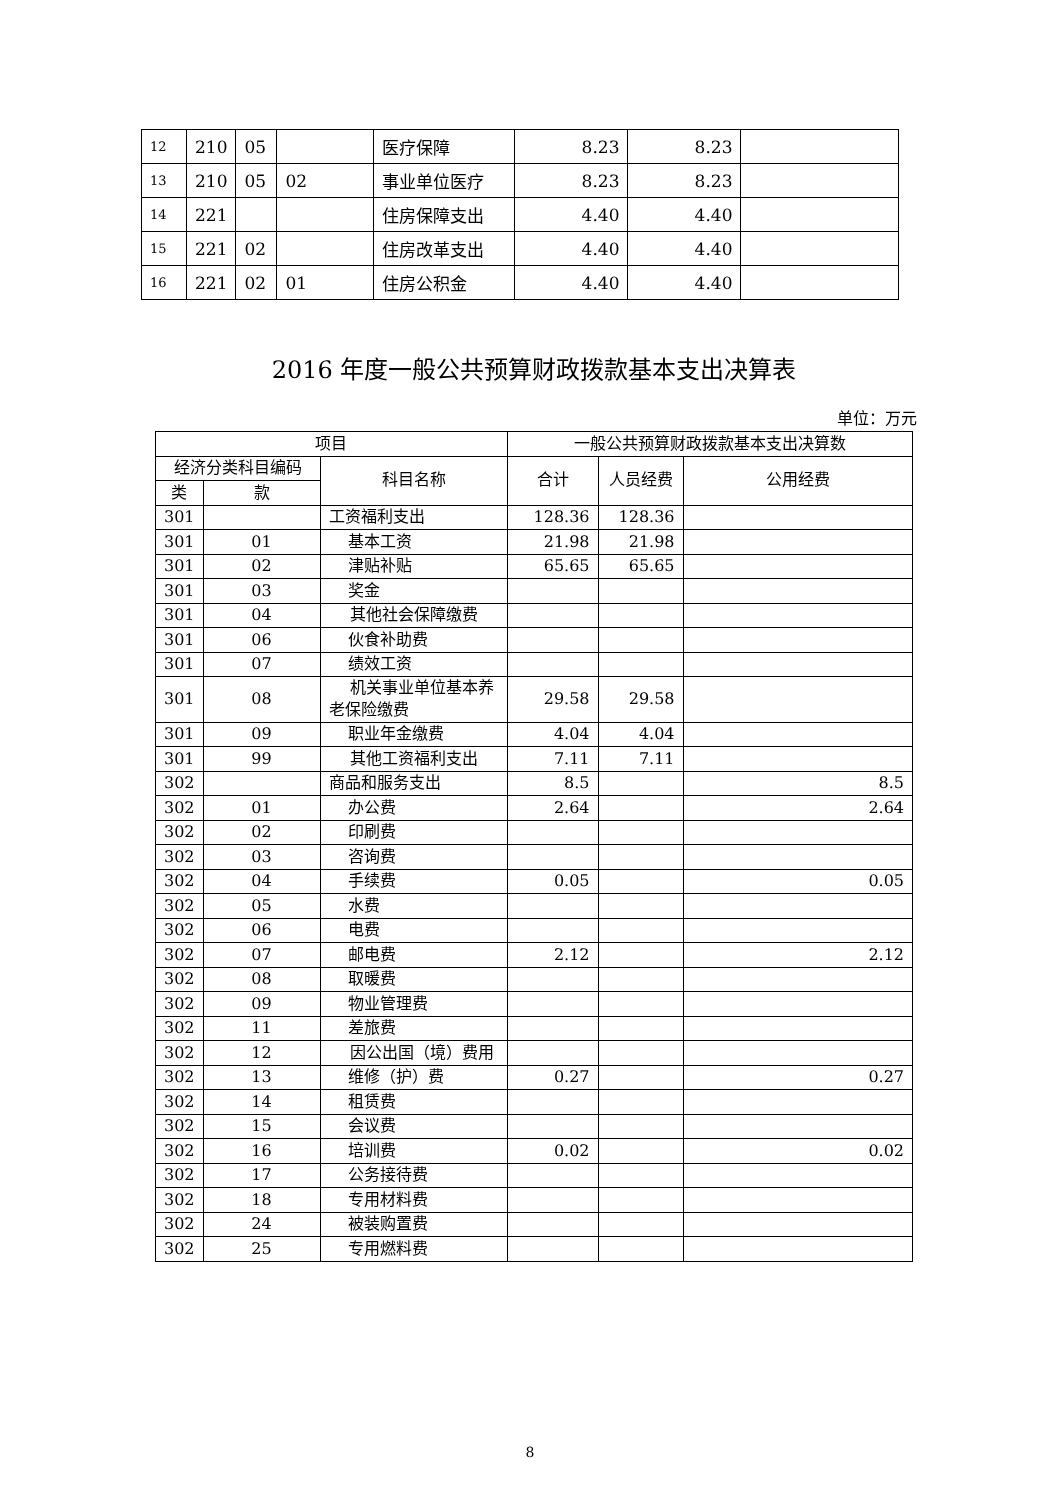| 12 | 210 | 05 | | 医疗保障 | 8.23 | 8.23 | |
| 13 | 210 | 05 | 02 | 事业单位医疗 | 8.23 | 8.23 | |
| 14 | 221 | | | 住房保障支出 | 4.40 | 4.40 | |
| 15 | 221 | 02 | | 住房改革支出 | 4.40 | 4.40 | |
| 16 | 221 | 02 | 01 | 住房公积金 | 4.40 | 4.40 | |
2016 年度一般公共预算财政拨款基本支出决算表
单位：万元
| 项目 | | | 一般公共预算财政拨款基本支出决算数 | | |
| --- | --- | --- | --- | --- | --- |
| 经济分类科目编码 | | 科目名称 | 合计 | 人员经费 | 公用经费 |
| 类 | 款 | | | | |
| 301 | | 工资福利支出 | 128.36 | 128.36 | |
| 301 | 01 | 基本工资 | 21.98 | 21.98 | |
| 301 | 02 | 津贴补贴 | 65.65 | 65.65 | |
| 301 | 03 | 奖金 | | | |
| 301 | 04 | 其他社会保障缴费 | | | |
| 301 | 06 | 伙食补助费 | | | |
| 301 | 07 | 绩效工资 | | | |
| 301 | 08 | 机关事业单位基本养老保险缴费 | 29.58 | 29.58 | |
| 301 | 09 | 职业年金缴费 | 4.04 | 4.04 | |
| 301 | 99 | 其他工资福利支出 | 7.11 | 7.11 | |
| 302 | | 商品和服务支出 | 8.5 | | 8.5 |
| 302 | 01 | 办公费 | 2.64 | | 2.64 |
| 302 | 02 | 印刷费 | | | |
| 302 | 03 | 咨询费 | | | |
| 302 | 04 | 手续费 | 0.05 | | 0.05 |
| 302 | 05 | 水费 | | | |
| 302 | 06 | 电费 | | | |
| 302 | 07 | 邮电费 | 2.12 | | 2.12 |
| 302 | 08 | 取暖费 | | | |
| 302 | 09 | 物业管理费 | | | |
| 302 | 11 | 差旅费 | | | |
| 302 | 12 | 因公出国（境）费用 | | | |
| 302 | 13 | 维修（护）费 | 0.27 | | 0.27 |
| 302 | 14 | 租赁费 | | | |
| 302 | 15 | 会议费 | | | |
| 302 | 16 | 培训费 | 0.02 | | 0.02 |
| 302 | 17 | 公务接待费 | | | |
| 302 | 18 | 专用材料费 | | | |
| 302 | 24 | 被装购置费 | | | |
| 302 | 25 | 专用燃料费 | | | |
8